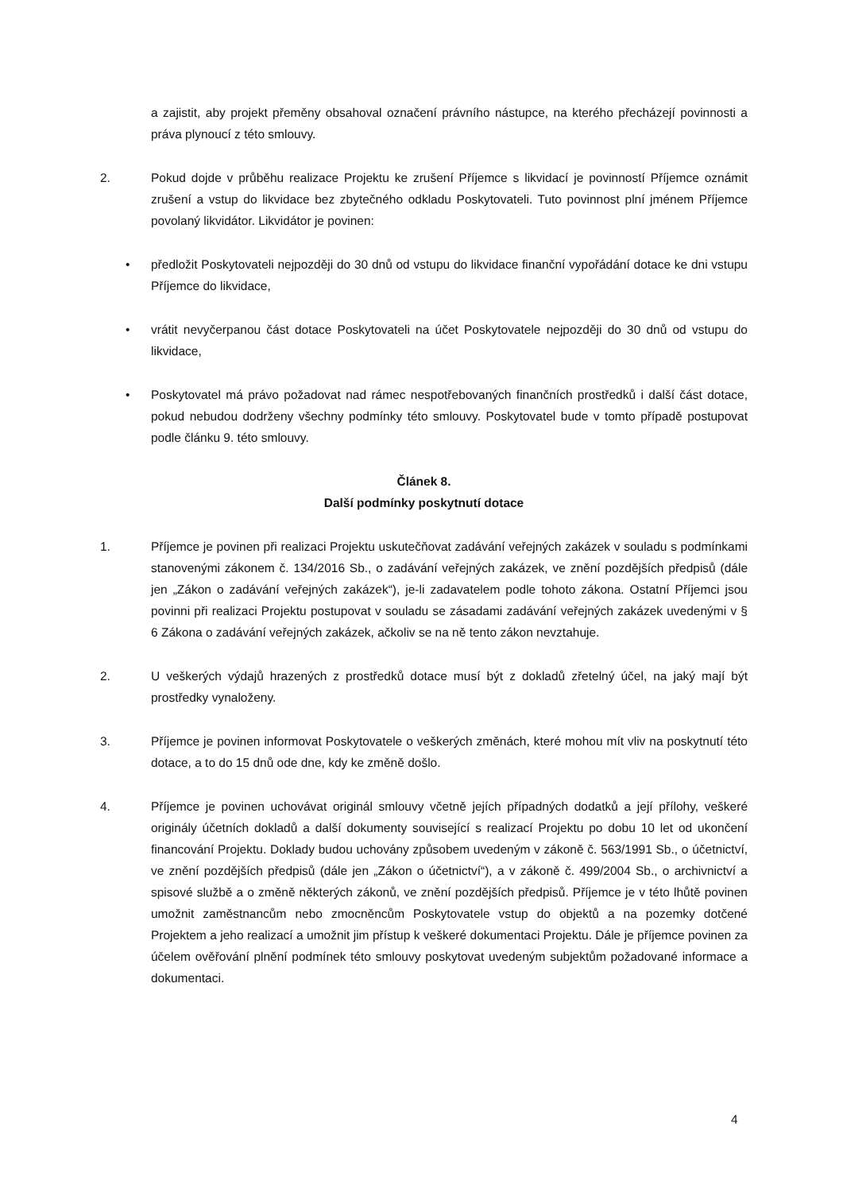a zajistit, aby projekt přeměny obsahoval označení právního nástupce, na kterého přecházejí povinnosti a práva plynoucí z této smlouvy.
2. Pokud dojde v průběhu realizace Projektu ke zrušení Příjemce s likvidací je povinností Příjemce oznámit zrušení a vstup do likvidace bez zbytečného odkladu Poskytovateli. Tuto povinnost plní jménem Příjemce povolaný likvidátor. Likvidátor je povinen:
• předložit Poskytovateli nejpozději do 30 dnů od vstupu do likvidace finanční vypořádání dotace ke dni vstupu Příjemce do likvidace,
• vrátit nevyčerpanou část dotace Poskytovateli na účet Poskytovatele nejpozději do 30 dnů od vstupu do likvidace,
• Poskytovatel má právo požadovat nad rámec nespotřebovaných finančních prostředků i další část dotace, pokud nebudou dodrženy všechny podmínky této smlouvy. Poskytovatel bude v tomto případě postupovat podle článku 9. této smlouvy.
Článek 8.
Další podmínky poskytnutí dotace
1. Příjemce je povinen při realizaci Projektu uskutečňovat zadávání veřejných zakázek v souladu s podmínkami stanovenými zákonem č. 134/2016 Sb., o zadávání veřejných zakázek, ve znění pozdějších předpisů (dále jen „Zákon o zadávání veřejných zakázek“), je-li zadavatelem podle tohoto zákona. Ostatní Příjemci jsou povinni při realizaci Projektu postupovat v souladu se zásadami zadávání veřejných zakázek uvedenými v § 6 Zákona o zadávání veřejných zakázek, ačkoliv se na ně tento zákon nevztahuje.
2. U veškerých výdajů hrazených z prostředků dotace musí být z dokladů zřetelný účel, na jaký mají být prostředky vynaloženy.
3. Příjemce je povinen informovat Poskytovatele o veškerých změnách, které mohou mít vliv na poskytnutí této dotace, a to do 15 dnů ode dne, kdy ke změně došlo.
4. Příjemce je povinen uchovávat originál smlouvy včetně jejích případných dodatků a její přílohy, veškeré originály účetních dokladů a další dokumenty související s realizací Projektu po dobu 10 let od ukončení financování Projektu. Doklady budou uchovány způsobem uvedeným v zákoně č. 563/1991 Sb., o účetnictví, ve znění pozdějších předpisů (dále jen „Zákon o účetnictví“), a v zákoně č. 499/2004 Sb., o archivnictví a spisové službě a o změně některých zákonů, ve znění pozdějších předpisů. Příjemce je v této lhůtě povinen umožnit zaměstnancům nebo zmocněncům Poskytovatele vstup do objektů a na pozemky dotčené Projektem a jeho realizací a umožnit jim přístup k veškeré dokumentaci Projektu. Dále je příjemce povinen za účelem ověřování plnění podmínek této smlouvy poskytovat uvedeným subjektům požadované informace a dokumentaci.
4